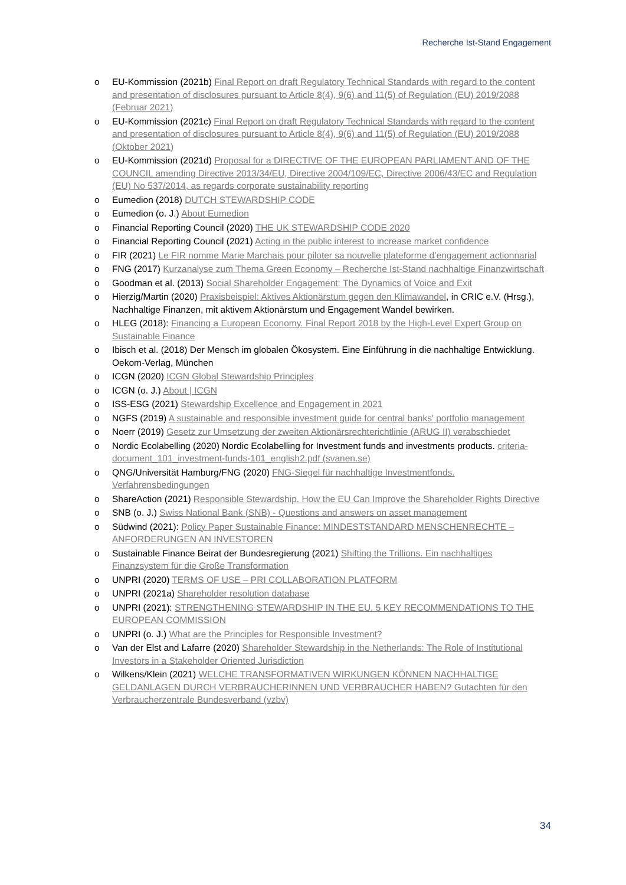Recherche Ist-Stand Engagement
o EU-Kommission (2021b) Final Report on draft Regulatory Technical Standards with regard to the content and presentation of disclosures pursuant to Article 8(4), 9(6) and 11(5) of Regulation (EU) 2019/2088 (Februar 2021)
o EU-Kommission (2021c) Final Report on draft Regulatory Technical Standards with regard to the content and presentation of disclosures pursuant to Article 8(4), 9(6) and 11(5) of Regulation (EU) 2019/2088 (Oktober 2021)
o EU-Kommission (2021d) Proposal for a DIRECTIVE OF THE EUROPEAN PARLIAMENT AND OF THE COUNCIL amending Directive 2013/34/EU, Directive 2004/109/EC, Directive 2006/43/EC and Regulation (EU) No 537/2014, as regards corporate sustainability reporting
o Eumedion (2018) DUTCH STEWARDSHIP CODE
o Eumedion (o. J.) About Eumedion
o Financial Reporting Council (2020) THE UK STEWARDSHIP CODE 2020
o Financial Reporting Council (2021) Acting in the public interest to increase market confidence
o FIR (2021) Le FIR nomme Marie Marchais pour piloter sa nouvelle plateforme d’engagement actionnarial
o FNG (2017) Kurzanalyse zum Thema Green Economy – Recherche Ist-Stand nachhaltige Finanzwirtschaft
o Goodman et al. (2013) Social Shareholder Engagement: The Dynamics of Voice and Exit
o Hierzig/Martin (2020) Praxisbeispiel: Aktives Aktionärstum gegen den Klimawandel, in CRIC e.V. (Hrsg.), Nachhaltige Finanzen, mit aktivem Aktionärstum und Engagement Wandel bewirken.
o HLEG (2018): Financing a European Economy. Final Report 2018 by the High-Level Expert Group on Sustainable Finance
o Ibisch et al. (2018) Der Mensch im globalen Ökosystem. Eine Einführung in die nachhaltige Entwicklung. Oekom-Verlag, München
o ICGN (2020) ICGN Global Stewardship Principles
o ICGN (o. J.) About | ICGN
o ISS-ESG (2021) Stewardship Excellence and Engagement in 2021
o NGFS (2019) A sustainable and responsible investment guide for central banks' portfolio management
o Noerr (2019) Gesetz zur Umsetzung der zweiten Aktionärsrechterichtlinie (ARUG II) verabschiedet
o Nordic Ecolabelling (2020) Nordic Ecolabelling for Investment funds and investments products. criteria-document_101_investment-funds-101_english2.pdf (svanen.se)
o QNG/Universität Hamburg/FNG (2020) FNG-Siegel für nachhaltige Investmentfonds. Verfahrensbedingungen
o ShareAction (2021) Responsible Stewardship. How the EU Can Improve the Shareholder Rights Directive
o SNB (o. J.) Swiss National Bank (SNB) - Questions and answers on asset management
o Südwind (2021): Policy Paper Sustainable Finance: MINDESTSTANDARD MENSCHENRECHTE – ANFORDERUNGEN AN INVESTOREN
o Sustainable Finance Beirat der Bundesregierung (2021) Shifting the Trillions. Ein nachhaltiges Finanzsystem für die Große Transformation
o UNPRI (2020) TERMS OF USE – PRI COLLABORATION PLATFORM
o UNPRI (2021a) Shareholder resolution database
o UNPRI (2021): STRENGTHENING STEWARDSHIP IN THE EU. 5 KEY RECOMMENDATIONS TO THE EUROPEAN COMMISSION
o UNPRI (o. J.) What are the Principles for Responsible Investment?
o Van der Elst and Lafarre (2020) Shareholder Stewardship in the Netherlands: The Role of Institutional Investors in a Stakeholder Oriented Jurisdiction
o Wilkens/Klein (2021) WELCHE TRANSFORMATIVEN WIRKUNGEN KÖNNEN NACHHALTIGE GELDANLAGEN DURCH VERBRAUCHERINNEN UND VERBRAUCHER HABEN? Gutachten für den Verbraucherzentrale Bundesverband (vzbv)
34